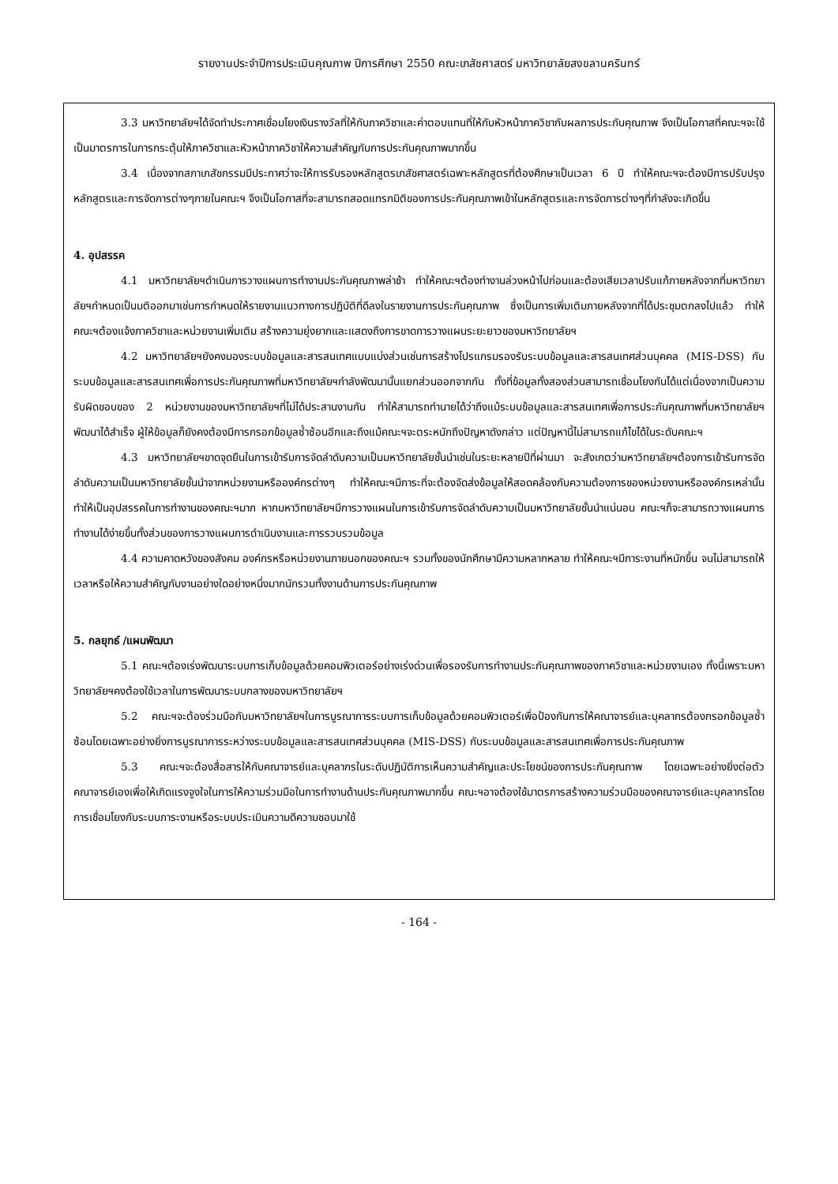รายงานประจำปีการประเมินคุณภาพ ปีการศึกษา 2550 คณะเภสัชศาสตร์ มหาวิทยาลัยสงขลานครินทร์
3.3 มหาวิทยาลัยฯได้จัดทำประกาศเชื่อมโยงเงินรางวัลที่ให้กับภาควิชาและค่าตอบแทนที่ให้กับหัวหน้าภาควิชากับผลการประกันคุณภาพ จึงเป็นโอกาสที่คณะฯจะใช้เป็นมาตรการในการกระตุ้นให้ภาควิชาและหัวหน้าภาควิชาให้ความสำคัญกับการประกันคุณภาพมากขึ้น
3.4 เนื่องจากสภาเภสัชกรรมมีประกาศว่าจะให้การรับรองหลักสูตรเภสัชศาสตร์เฉพาะหลักสูตรที่ต้องศึกษาเป็นเวลา 6 ปี ทำให้คณะฯจะต้องมีการปรับปรุงหลักสูตรและการจัดการต่างๆภายในคณะฯ จึงเป็นโอกาสที่จะสามารถสอดแทรกมิติของการประกันคุณภาพเข้าในหลักสูตรและการจัดการต่างๆที่กำลังจะเกิดขึ้น
4. อุปสรรค
4.1 มหาวิทยาลัยฯดำเนินการวางแผนการทำงานประกันคุณภาพล่าช้า ทำให้คณะฯต้องทำงานล่วงหน้าไปก่อนและต้องเสียเวลาปรับแก้ภายหลังจากที่มหาวิทยาลัยฯกำหนดเป็นมติออกมาเช่นการกำหนดให้รายงานแนวทางการปฏิบัติที่ดีลงในรายงานการประกันคุณภาพ ซึ่งเป็นการเพิ่มเติมภายหลังจากที่ได้ประชุมตกลงไปแล้ว ทำให้คณะฯต้องแจ้งภาควิชาและหน่วยงานเพิ่มเติม สร้างความยุ่งยากและแสดงถึงการขาดการวางแผนระยะยาวของมหาวิทยาลัยฯ
4.2 มหาวิทยาลัยฯยังคงมองระบบข้อมูลและสารสนเทศแบบแบ่งส่วนเช่นการสร้างโปรแกรมรองรับระบบข้อมูลและสารสนเทศส่วนบุคคล (MIS-DSS) กับระบบข้อมูลและสารสนเทศเพื่อการประกันคุณภาพที่มหาวิทยาลัยฯกำลังพัฒนานั้นแยกส่วนออกจากกัน ทั้งที่ข้อมูลทั้งสองส่วนสามารถเชื่อมโยงกันได้แต่เนื่องจากเป็นความรับผิดชอบของ 2 หน่วยงานของมหาวิทยาลัยฯที่ไม่ได้ประสานงานกัน ทำให้สามารถทำนายได้ว่าถึงแม้ระบบข้อมูลและสารสนเทศเพื่อการประกันคุณภาพที่มหาวิทยาลัยฯพัฒนาได้สำเร็จ ผู้ให้ข้อมูลก็ยังคงต้องมีการกรอกข้อมูลซ้ำซ้อนอีกและถึงแม้คณะฯจะตระหนักถึงปัญหาดังกล่าว แต่ปัญหานี้ไม่สามารถแก้ไขได้ในระดับคณะฯ
4.3 มหาวิทยาลัยฯขาดจุดยืนในการเข้ารับการจัดลำดับความเป็นมหาวิทยาลัยชั้นนำเช่นในระยะหลายปีที่ผ่านมา จะสังเกตว่ามหาวิทยาลัยฯต้องการเข้ารับการจัดลำดับความเป็นมหาวิทยาลัยชั้นนำจากหน่วยงานหรือองค์กรต่างๆ ทำให้คณะฯมีภาระที่จะต้องจัดส่งข้อมูลให้สอดคล้องกับความต้องการของหน่วยงานหรือองค์กรเหล่านั้น ทำให้เป็นอุปสรรคในการทำงานของคณะฯมาก หากมหาวิทยาลัยฯมีการวางแผนในการเข้ารับการจัดลำดับความเป็นมหาวิทยาลัยชั้นนำแน่นอน คณะฯก็จะสามารถวางแผนการทำงานได้ง่ายขึ้นทั้งส่วนของการวางแผนการดำเนินงานและการรวบรวมข้อมูล
4.4 ความคาดหวังของสังคม องค์กรหรือหน่วยงานภายนอกของคณะฯ รวมทั้งของนักศึกษามีความหลากหลาย ทำให้คณะฯมีภาระงานที่หนักขึ้น จนไม่สามารถให้เวลาหรือให้ความสำคัญกับงานอย่างใดอย่างหนึ่งมากนักรวมทั้งงานด้านการประกันคุณภาพ
5. กลยุทธ์ /แผนพัฒนา
5.1 คณะฯต้องเร่งพัฒนาระบบการเก็บข้อมูลด้วยคอมพิวเตอร์อย่างเร่งด่วนเพื่อรองรับการทำงานประกันคุณภาพของภาควิชาและหน่วยงานเอง ทั้งนี้เพราะมหาวิทยาลัยฯคงต้องใช้เวลาในการพัฒนาระบบกลางของมหาวิทยาลัยฯ
5.2 คณะฯจะต้องร่วมมือกับมหาวิทยาลัยฯในการบูรณาการระบบการเก็บข้อมูลด้วยคอมพิวเตอร์เพื่อป้องกันการให้คณาจารย์และบุคลากรต้องกรอกข้อมูลซ้ำซ้อนโดยเฉพาะอย่างยิ่งการบูรณาการระหว่างระบบข้อมูลและสารสนเทศส่วนบุคคล (MIS-DSS) กับระบบข้อมูลและสารสนเทศเพื่อการประกันคุณภาพ
5.3 คณะฯจะต้องสื่อสารให้กับคณาจารย์และบุคลากรในระดับปฏิบัติการเห็นความสำคัญและประโยชน์ของการประกันคุณภาพ โดยเฉพาะอย่างยิ่งต่อตัวคณาจารย์เองเพื่อให้เกิดแรงจูงใจในการให้ความร่วมมือในการทำงานด้านประกันคุณภาพมากขึ้น คณะฯอาจต้องใช้มาตรการสร้างความร่วมมือของคณาจารย์และบุคลากรโดยการเชื่อมโยงกับระบบภาระงานหรือระบบประเมินความดีความชอบมาใช้
- 164 -